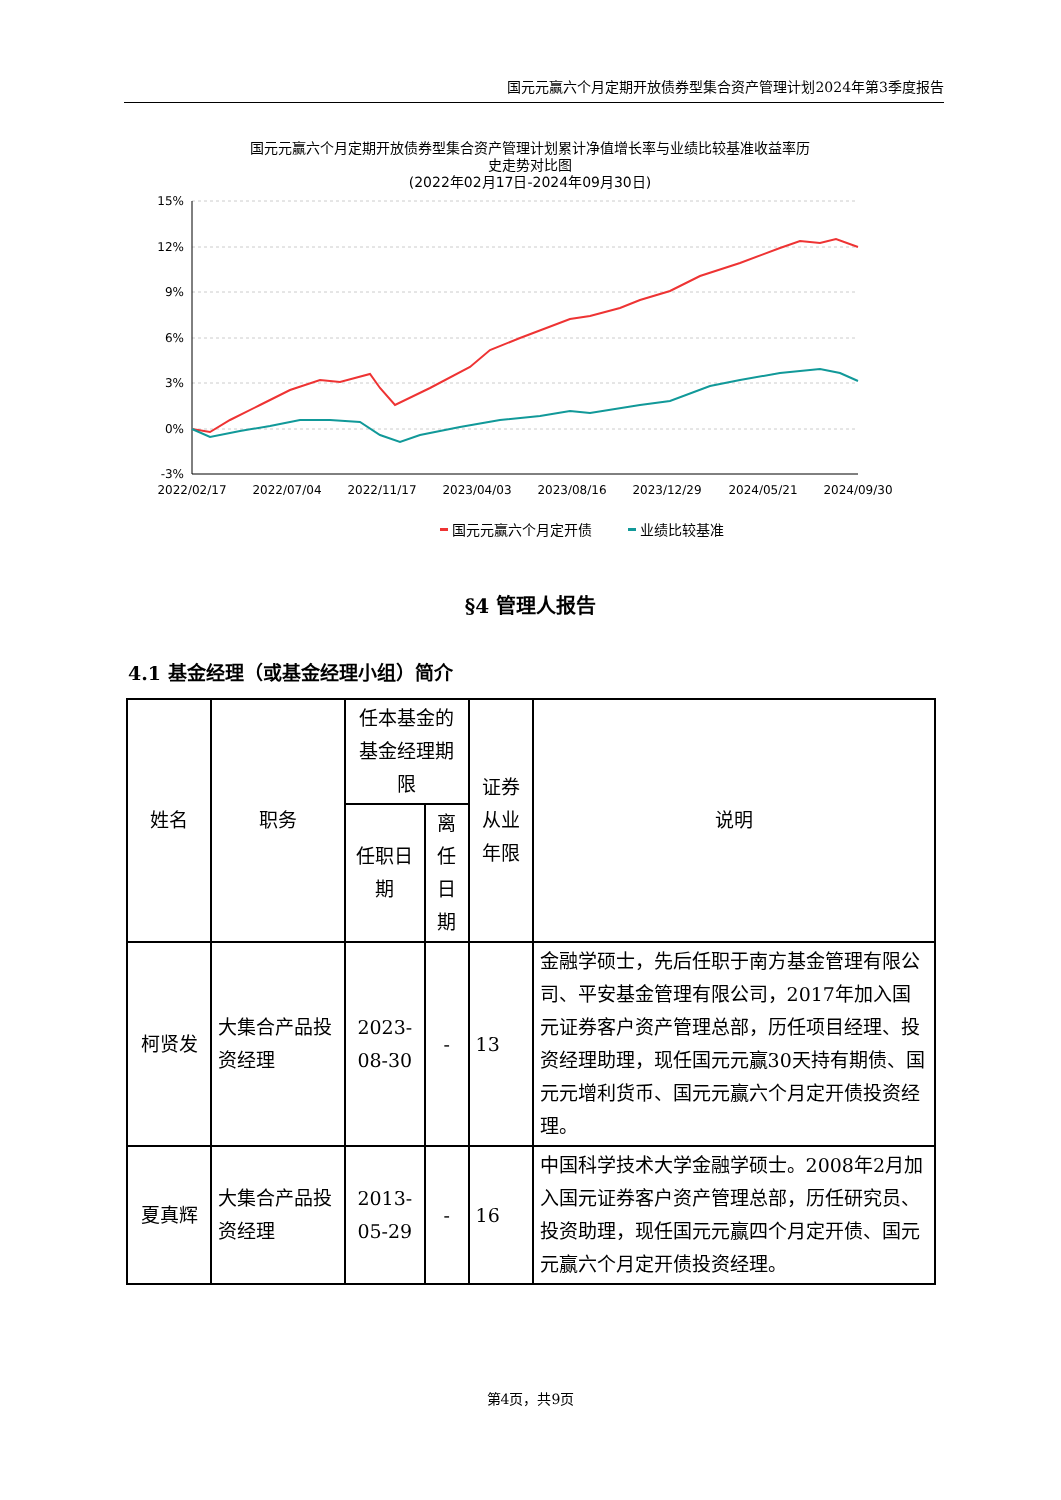国元元赢六个月定期开放债券型集合资产管理计划2024年第3季度报告
国元元赢六个月定期开放债券型集合资产管理计划累计净值增长率与业绩比较基准收益率历
史走势对比图
(2022年02月17日-2024年09月30日)
15%
12%
9%
6%
3%
0%
-3%
2022/02/17
2022/07/04
2022/11/17
2023/04/03
2023/08/16
2023/12/29
2024/05/21
2024/09/30
国元元赢六个月定开债
业绩比较基准
§4 管理人报告
4.1 基金经理（或基金经理小组）简介
| 姓名 | 职务 | 任本基金的基金经理期限 | | 证券从业年限 | 说明 |
| --- | --- | --- | --- | --- | --- |
| | | 任职日期 | 离任日期 | | |
| 柯贤发 | 大集合产品投资经理 | 2023-08-30 | - | 13 | 金融学硕士，先后任职于南方基金管理有限公司、平安基金管理有限公司，2017年加入国元证券客户资产管理总部，历任项目经理、投资经理助理，现任国元元赢30天持有期债、国元元增利货币、国元元赢六个月定开债投资经理。 |
| 夏真辉 | 大集合产品投资经理 | 2013-05-29 | - | 16 | 中国科学技术大学金融学硕士。2008年2月加入国元证券客户资产管理总部，历任研究员、投资助理，现任国元元赢四个月定开债、国元元赢六个月定开债投资经理。 |
第4页，共9页